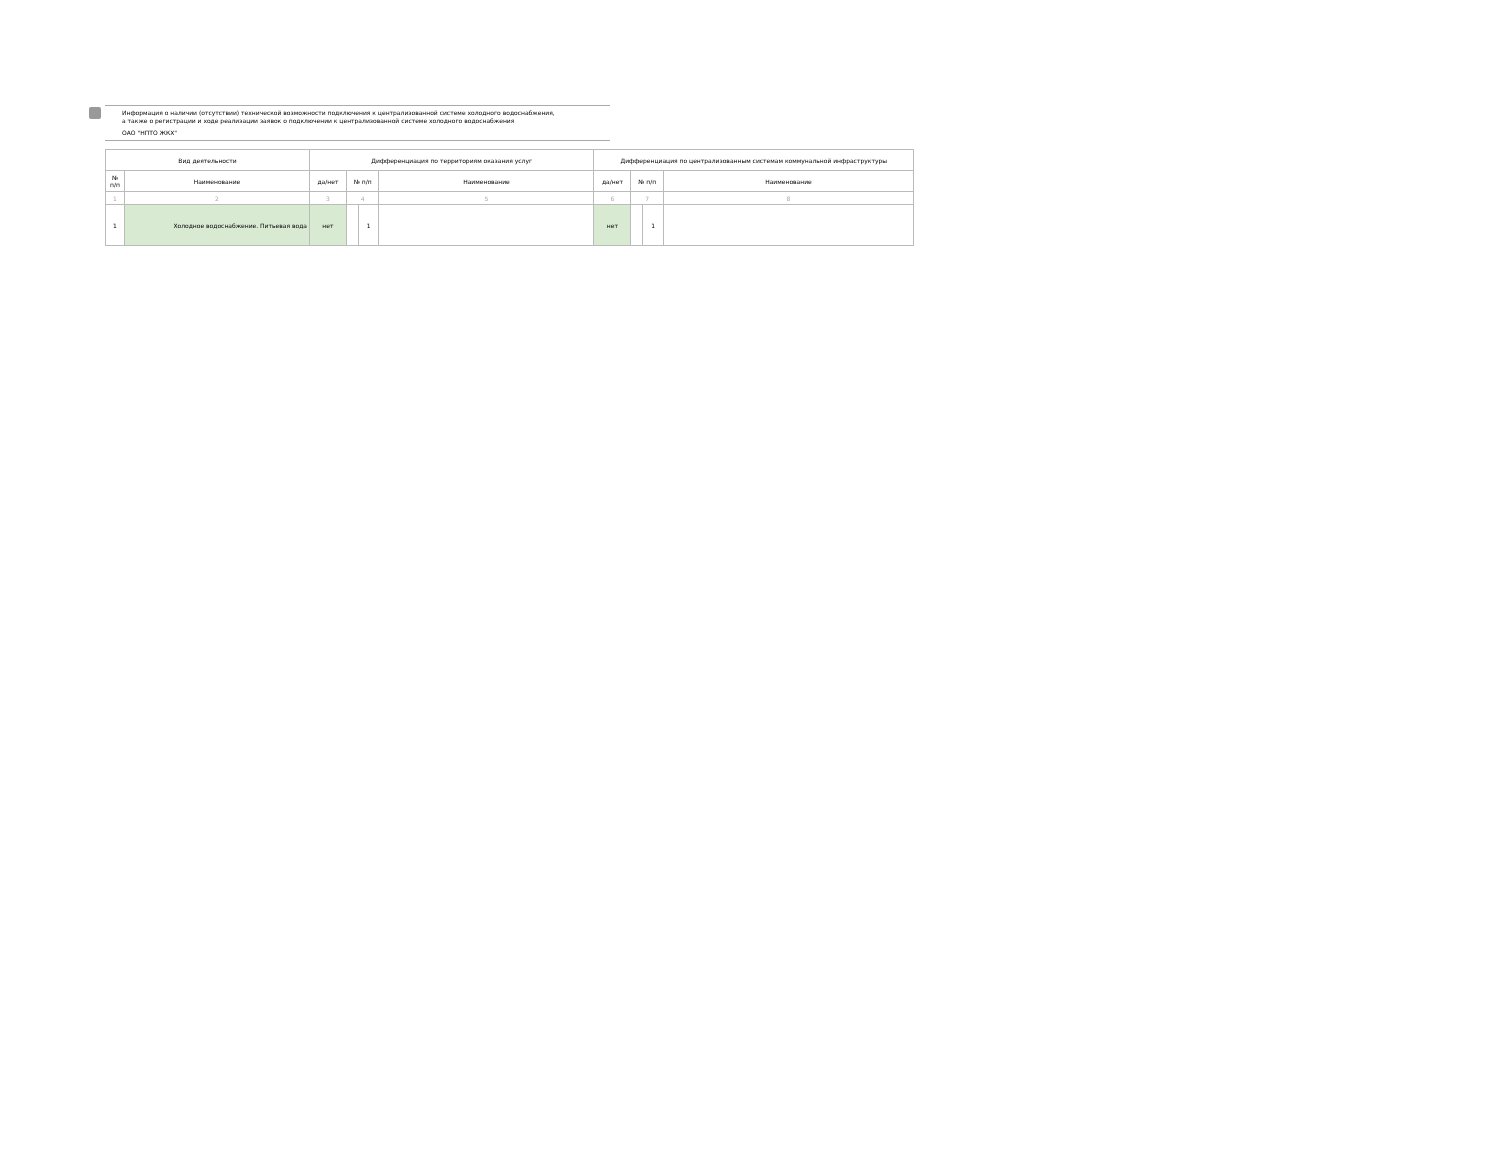Информация о наличии (отсутствии) технической возможности подключения к централизованной системе холодного водоснабжения,
а также о регистрации и ходе реализации заявок о подключении к централизованной системе холодного водоснабжения
ОАО "НПТО ЖКХ"
| Вид деятельности | | Дифференциация по территориям оказания услуг | | | | Дифференциация по централизованным системам коммунальной инфраструктуры | | | |
| --- | --- | --- | --- | --- | --- | --- | --- | --- | --- |
| № п/п | Наименование | да/нет | № п/п | | Наименование | да/нет | № п/п | | Наименование |
| 1 | 2 | 3 | 4 | | 5 | 6 | 7 | | 8 |
| 1 | Холодное водоснабжение. Питьевая вода | нет | | 1 | | нет | | 1 | |